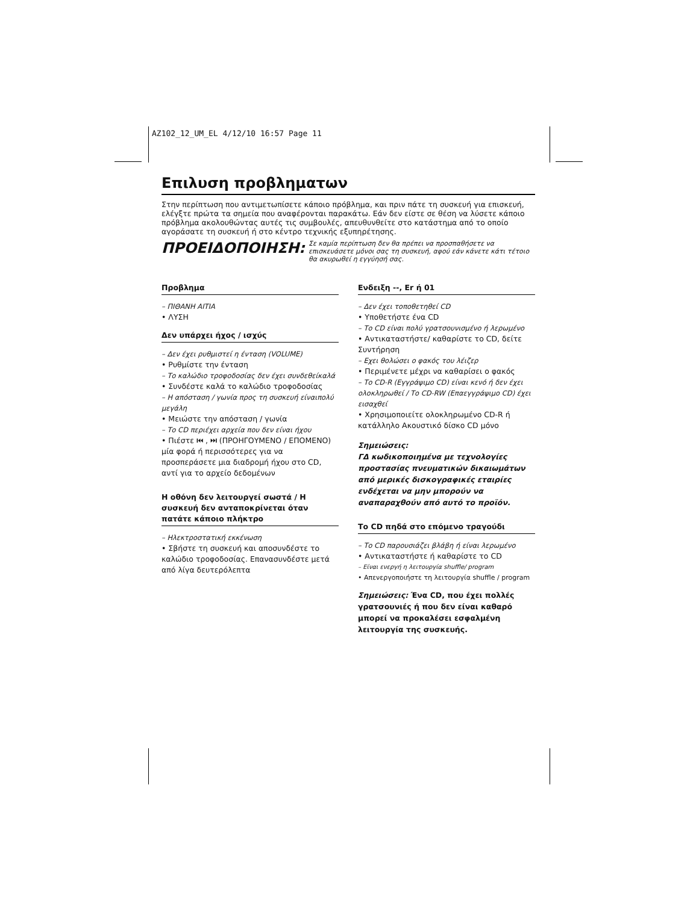AZ102_12_UM_EL 4/12/10 16:57 Page 11
Επιλυση προβληματων
Στην περίπτωση που αντιμετωπίσετε κάποιο πρόβλημα, και πριν πάτε τη συσκευή για επισκευή, ελέγξτε πρώτα τα σημεία που αναφέρονται παρακάτω. Εάν δεν είστε σε θέση να λύσετε κάποιο πρόβλημα ακολουθώντας αυτές τις συμβουλές, απευθυνθείτε στο κατάστημα από το οποίο αγοράσατε τη συσκευή ή στο κέντρο τεχνικής εξυπηρέτησης.
ΠΡΟΕΙΔΟΠΟΙΗΣΗ: Σε καμία περίπτωση δεν θα πρέπει να προσπαθήσετε να επισκευάσετε μόνοι σας τη συσκευή, αφού εάν κάνετε κάτι τέτοιο θα ακυρωθεί η εγγύησή σας.
Προβλημα
– ΠΙΘΑΝΗ ΑΙΤΙΑ
• ΛΥΣΗ
Δεν υπάρχει ήχος / ισχύς
– Δεν έχει ρυθμιστεί η ένταση (VOLUME)
• Ρυθμίστε την ένταση
– Το καλώδιο τροφοδοσίας δεν έχει συνδεθείκαλά
• Συνδέστε καλά το καλώδιο τροφοδοσίας
– Η απόσταση / γωνία προς τη συσκευή είναιπολύ μεγάλη
• Μειώστε την απόσταση / γωνία
– Το CD περιέχει αρχεία που δεν είναι ήχου
• Πιέστε ⏮ , ⏭ (ΠΡΟΗΓΟΥΜΕΝΟ / ΕΠΟΜΕΝΟ) μία φορά ή περισσότερες για να προσπεράσετε μια διαδρομή ήχου στο CD, αντί για το αρχείο δεδομένων
Η οθόνη δεν λειτουργεί σωστά / Η συσκευή δεν ανταποκρίνεται όταν πατάτε κάποιο πλήκτρο
– Ηλεκτροστατική εκκένωση
• Σβήστε τη συσκευή και αποσυνδέστε το καλώδιο τροφοδοσίας. Επανασυνδέστε μετά από λίγα δευτερόλεπτα
Ενδειξη --, Er ή 01
– Δεν έχει τοποθετηθεί CD
• Υποθετήστε ένα CD
– Το CD είναι πολύ γρατσουνισμένο ή λερωμένο
• Αντικαταστήστε/ καθαρίστε το CD, δείτε Συντήρηση
– Εχει θολώσει ο φακός του λέιζερ
• Περιμένετε μέχρι να καθαρίσει ο φακός
– Το CD-R (Εγγράψιμο CD) είναι κενό ή δεν έχει ολοκληρωθεί / Το CD-RW (Επαεγγράψιμο CD) έχει εισαχθεί
• Χρησιμοποιείτε ολοκληρωμένο CD-R ή κατάλληλο Ακουστικό δίσκο CD μόνο
Σημειώσεις:
ΓΔ κωδικοποιημένα με τεχνολογίες προστασίας πνευματικών δικαιωμάτων από μερικές δισκογραφικές εταιρίες ενδέχεται να μην μπορούν να αναπαραχθούν από αυτό το προϊόν.
Το CD πηδά στο επόμενο τραγούδι
– Το CD παρουσιάζει βλάβη ή είναι λερωμένο
• Αντικαταστήστε ή καθαρίστε το CD
– Είναι ενεργή η λειτουργία shuffle/ program
• Απενεργοποιήστε τη λειτουργία shuffle / program
Σημειώσεις: Ένα CD, που έχει πολλές γρατσουνιές ή που δεν είναι καθαρό μπορεί να προκαλέσει εσφαλμένη λειτουργία της συσκευής.